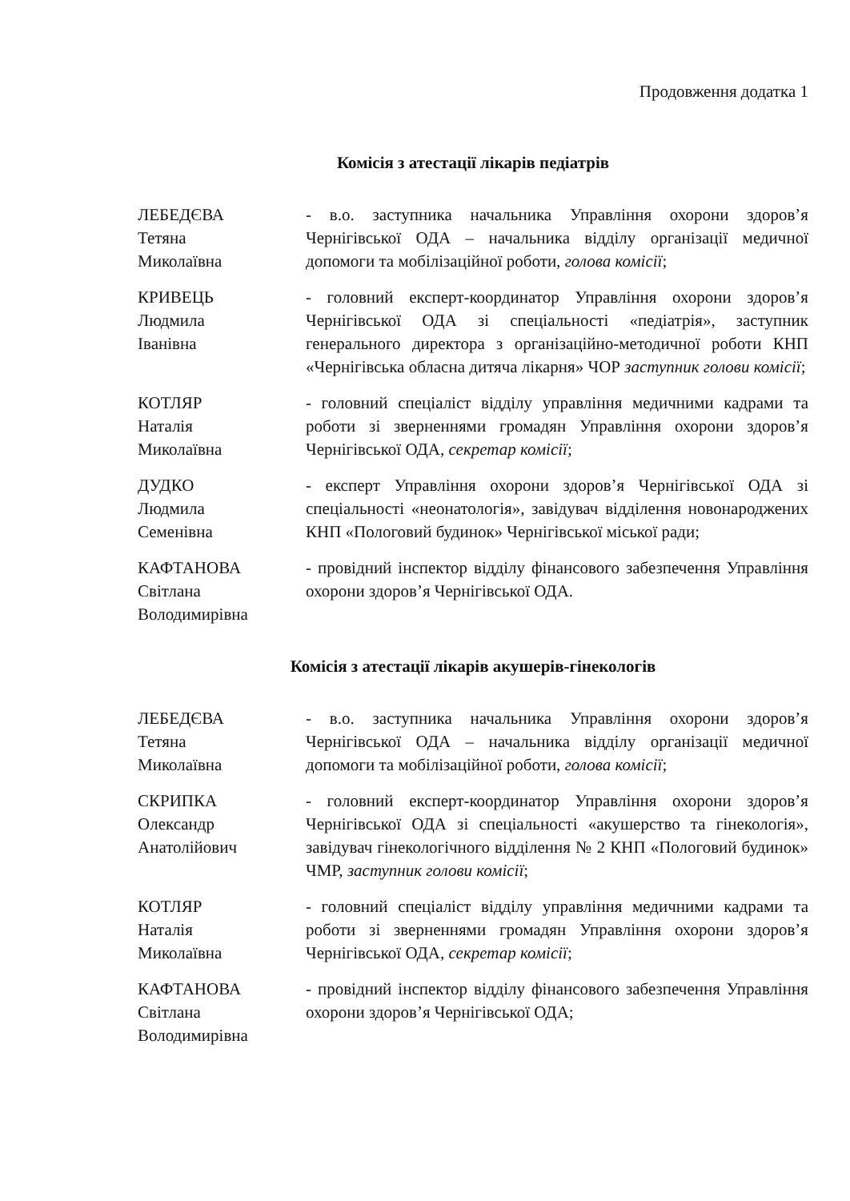Продовження додатка 1
Комісія з атестації лікарів педіатрів
ЛЕБЕДЄВА
Тетяна
Миколаївна
- в.о. заступника начальника Управління охорони здоров’я Чернігівської ОДА – начальника відділу організації медичної допомоги та мобілізаційної роботи, голова комісії;
КРИВЕЦЬ
Людмила
Іванівна
- головний експерт-координатор Управління охорони здоров’я Чернігівської ОДА зі спеціальності «педіатрія», заступник генерального директора з організаційно-методичної роботи КНП «Чернігівська обласна дитяча лікарня» ЧОР заступник голови комісії;
КОТЛЯР
Наталія
Миколаївна
- головний спеціаліст відділу управління медичними кадрами та роботи зі зверненнями громадян Управління охорони здоров’я Чернігівської ОДА, секретар комісії;
ДУДКО
Людмила
Семенівна
- експерт Управління охорони здоров’я Чернігівської ОДА зі спеціальності «неонатологія», завідувач відділення новонароджених КНП «Пологовий будинок» Чернігівської міської ради;
КАФТАНОВА
Світлана
Володимирівна
- провідний інспектор відділу фінансового забезпечення Управління охорони здоров’я Чернігівської ОДА.
Комісія з атестації лікарів акушерів-гінекологів
ЛЕБЕДЄВА
Тетяна
Миколаївна
- в.о. заступника начальника Управління охорони здоров’я Чернігівської ОДА – начальника відділу організації медичної допомоги та мобілізаційної роботи, голова комісії;
СКРИПКА
Олександр
Анатолійович
- головний експерт-координатор Управління охорони здоров’я Чернігівської ОДА зі спеціальності «акушерство та гінекологія», завідувач гінекологічного відділення № 2 КНП «Пологовий будинок» ЧМР, заступник голови комісії;
КОТЛЯР
Наталія
Миколаївна
- головний спеціаліст відділу управління медичними кадрами та роботи зі зверненнями громадян Управління охорони здоров’я Чернігівської ОДА, секретар комісії;
КАФТАНОВА
Світлана
Володимирівна
- провідний інспектор відділу фінансового забезпечення Управління охорони здоров’я Чернігівської ОДА;